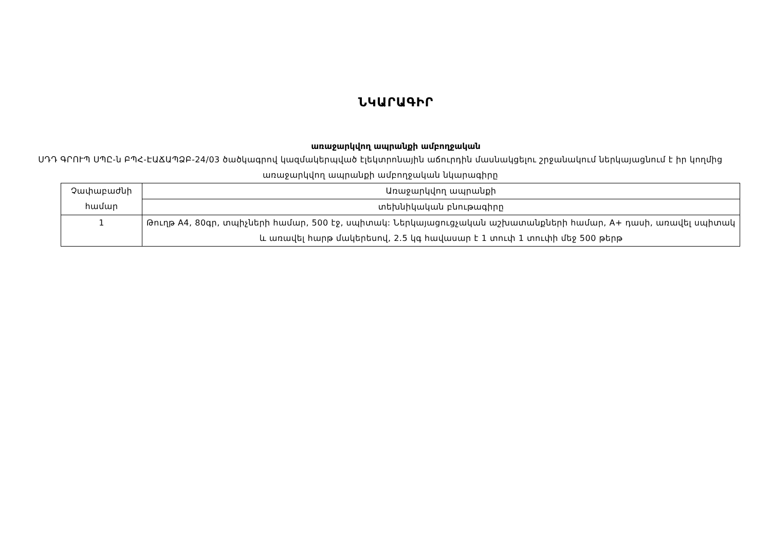ՆԿԱՐԱԳԻՐ
առաջարկվող ապրանքի ամբողջական
ՍԴԴ ԳՐՈՒՊ ՍՊԸ-ն ԲՊՀ-ԷԱՃԱՊՁԲ-24/03 ծածկագրով կազմակերպված էլեկտրոնային աճուրդին մասնակցելու շրջանակում ներկայացնում է իր կողմից առաջարկվող ապրանքի ամբողջական նկարագիրը
| Չափաբաժնի համար | Առաջարկվող ապրանքի |
| --- | --- |
| | տեխնիկական բնութագիրը |
| 1 | Թուղթ A4, 80գր, տպիչների համար, 500 էջ, սպիտակ: Ներկայացուցչական աշխատանքների համար, A+ դասի, առավել սպիտակ և առավել հարթ մակերեսով, 2.5 կգ հավասար է 1 տուփ 1 տուփի մեջ 500 թերթ |